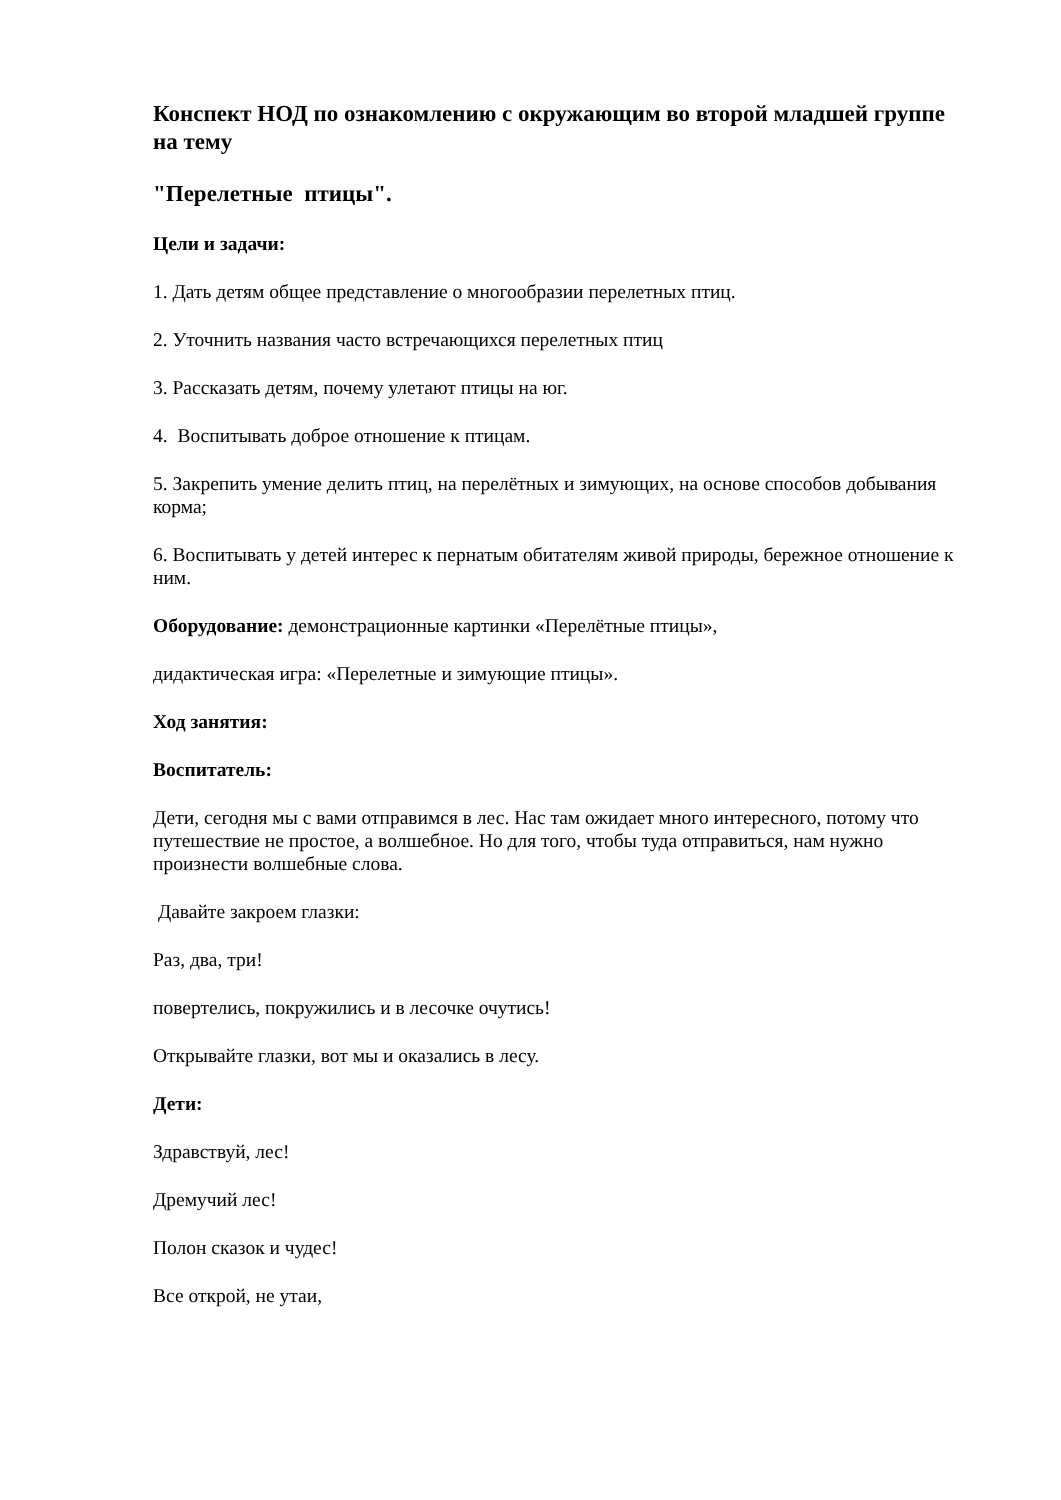Конспект НОД по ознакомлению с окружающим во второй младшей группе на тему
"Перелетные птицы".
Цели и задачи:
1. Дать детям общее представление о многообразии перелетных птиц.
2. Уточнить названия часто встречающихся перелетных птиц
3. Рассказать детям, почему улетают птицы на юг.
4. Воспитывать доброе отношение к птицам.
5. Закрепить умение делить птиц, на перелётных и зимующих, на основе способов добывания корма;
6. Воспитывать у детей интерес к пернатым обитателям живой природы, бережное отношение к ним.
Оборудование: демонстрационные картинки «Перелётные птицы»,
дидактическая игра: «Перелетные и зимующие птицы».
Ход занятия:
Воспитатель:
Дети, сегодня мы с вами отправимся в лес. Нас там ожидает много интересного, потому что путешествие не простое, а волшебное. Но для того, чтобы туда отправиться, нам нужно произнести волшебные слова.
Давайте закроем глазки:
Раз, два, три!
повертелись, покружились и в лесочке очутись!
Открывайте глазки, вот мы и оказались в лесу.
Дети:
Здравствуй, лес!
Дремучий лес!
Полон сказок и чудес!
Все открой, не утаи,